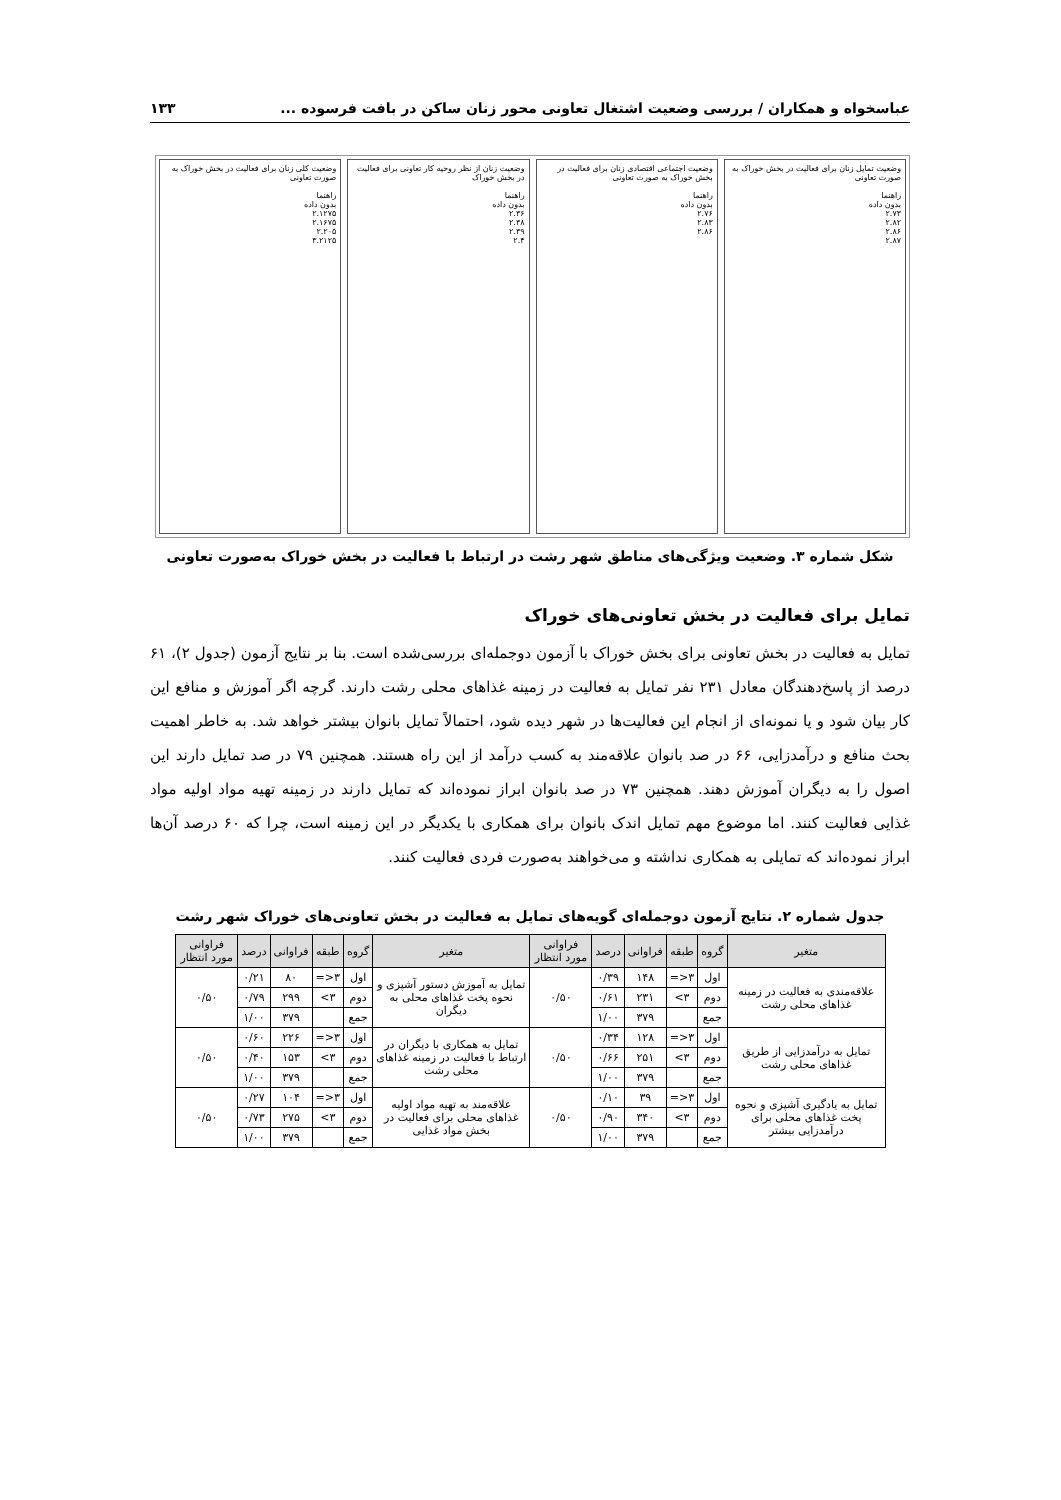عباسخواه و همکاران / بررسی وضعیت اشتغال تعاونی محور زنان ساکن در بافت فرسوده ... ۱۳۳
وضعیت کلی زنان برای فعالیت در بخش خوراک به صورت تعاونی
راهنما
بدون داده
۲.۱۲۷۵
۲.۱۶۷۵
۲.۲۰۵
۳.۲۱۲۵
وضعیت زنان از نظر روحیه کار تعاونی برای فعالیت در بخش خوراک
راهنما
بدون داده
۲.۳۶
۲.۳۸
۲.۳۹
۲.۴
وضعیت اجتماعی اقتصادی زنان برای فعالیت در بخش خوراک به صورت تعاونی
راهنما
بدون داده
۲.۷۶
۲.۸۳
۲.۸۶
وضعیت تمایل زنان برای فعالیت در بخش خوراک به صورت تعاونی
راهنما
بدون داده
۲.۷۳
۲.۸۲
۲.۸۶
۲.۸۷
شکل شماره ۳. وضعیت ویژگی‌های مناطق شهر رشت در ارتباط با فعالیت در بخش خوراک به‌صورت تعاونی
تمایل برای فعالیت در بخش تعاونی‌های خوراک
تمایل به فعالیت در بخش تعاونی برای بخش خوراک با آزمون دوجمله‌ای بررسی‌شده است. بنا بر نتایج آزمون (جدول ۲)، ۶۱ درصد از پاسخ‌دهندگان معادل ۲۳۱ نفر تمایل به فعالیت در زمینه غذاهای محلی رشت دارند. گرچه اگر آموزش و منافع این کار بیان شود و یا نمونه‌ای از انجام این فعالیت‌ها در شهر دیده شود، احتمالاً تمایل بانوان بیشتر خواهد شد. به خاطر اهمیت بحث منافع و درآمدزایی، ۶۶ در صد بانوان علاقه‌مند به کسب درآمد از این راه هستند. همچنین ۷۹ در صد تمایل دارند این اصول را به دیگران آموزش دهند. همچنین ۷۳ در صد بانوان ابراز نموده‌اند که تمایل دارند در زمینه تهیه مواد اولیه مواد غذایی فعالیت کنند. اما موضوع مهم تمایل اندک بانوان برای همکاری با یکدیگر در این زمینه است، چرا که ۶۰ درصد آن‌ها ابراز نموده‌اند که تمایلی به همکاری نداشته و می‌خواهند به‌صورت فردی فعالیت کنند.
جدول شماره ۲. نتایج آزمون دوجمله‌ای گویه‌های تمایل به فعالیت در بخش تعاونی‌های خوراک شهر رشت
| متغیر | گروه | طبقه | فراوانی | درصد | فراوانی مورد انتظار | متغیر | گروه | طبقه | فراوانی | درصد | فراوانی مورد انتظار |
| --- | --- | --- | --- | --- | --- | --- | --- | --- | --- | --- | --- |
| علاقه‌مندی به فعالیت در زمینه غذاهای محلی رشت | اول | ۳<= | ۱۴۸ | ۰/۳۹ | ۰/۵۰ | تمایل به آموزش دستور آشپزی و نحوه پخت غذاهای محلی به دیگران | اول | ۳<= | ۸۰ | ۰/۲۱ | ۰/۵۰ |
| | دوم | ۳> | ۲۳۱ | ۰/۶۱ | | | دوم | ۳> | ۲۹۹ | ۰/۷۹ | |
| | جمع | | ۳۷۹ | ۱/۰۰ | | | جمع | | ۳۷۹ | ۱/۰۰ | |
| تمایل به درآمدزایی از طریق غذاهای محلی رشت | اول | ۳<= | ۱۲۸ | ۰/۳۴ | ۰/۵۰ | تمایل به همکاری با دیگران در ارتباط با فعالیت در زمینه غذاهای محلی رشت | اول | ۳<= | ۲۲۶ | ۰/۶۰ | ۰/۵۰ |
| | دوم | ۳> | ۲۵۱ | ۰/۶۶ | | | دوم | ۳> | ۱۵۳ | ۰/۴۰ | |
| | جمع | | ۳۷۹ | ۱/۰۰ | | | جمع | | ۳۷۹ | ۱/۰۰ | |
| تمایل به یادگیری آشپزی و نحوه پخت غذاهای محلی برای درآمدزایی بیشتر | اول | ۳<= | ۳۹ | ۰/۱۰ | ۰/۵۰ | علاقه‌مند به تهیه مواد اولیه غذاهای محلی برای فعالیت در بخش مواد غذایی | اول | ۳<= | ۱۰۴ | ۰/۲۷ | ۰/۵۰ |
| | دوم | ۳> | ۳۴۰ | ۰/۹۰ | | | دوم | ۳> | ۲۷۵ | ۰/۷۳ | |
| | جمع | | ۳۷۹ | ۱/۰۰ | | | جمع | | ۳۷۹ | ۱/۰۰ | |